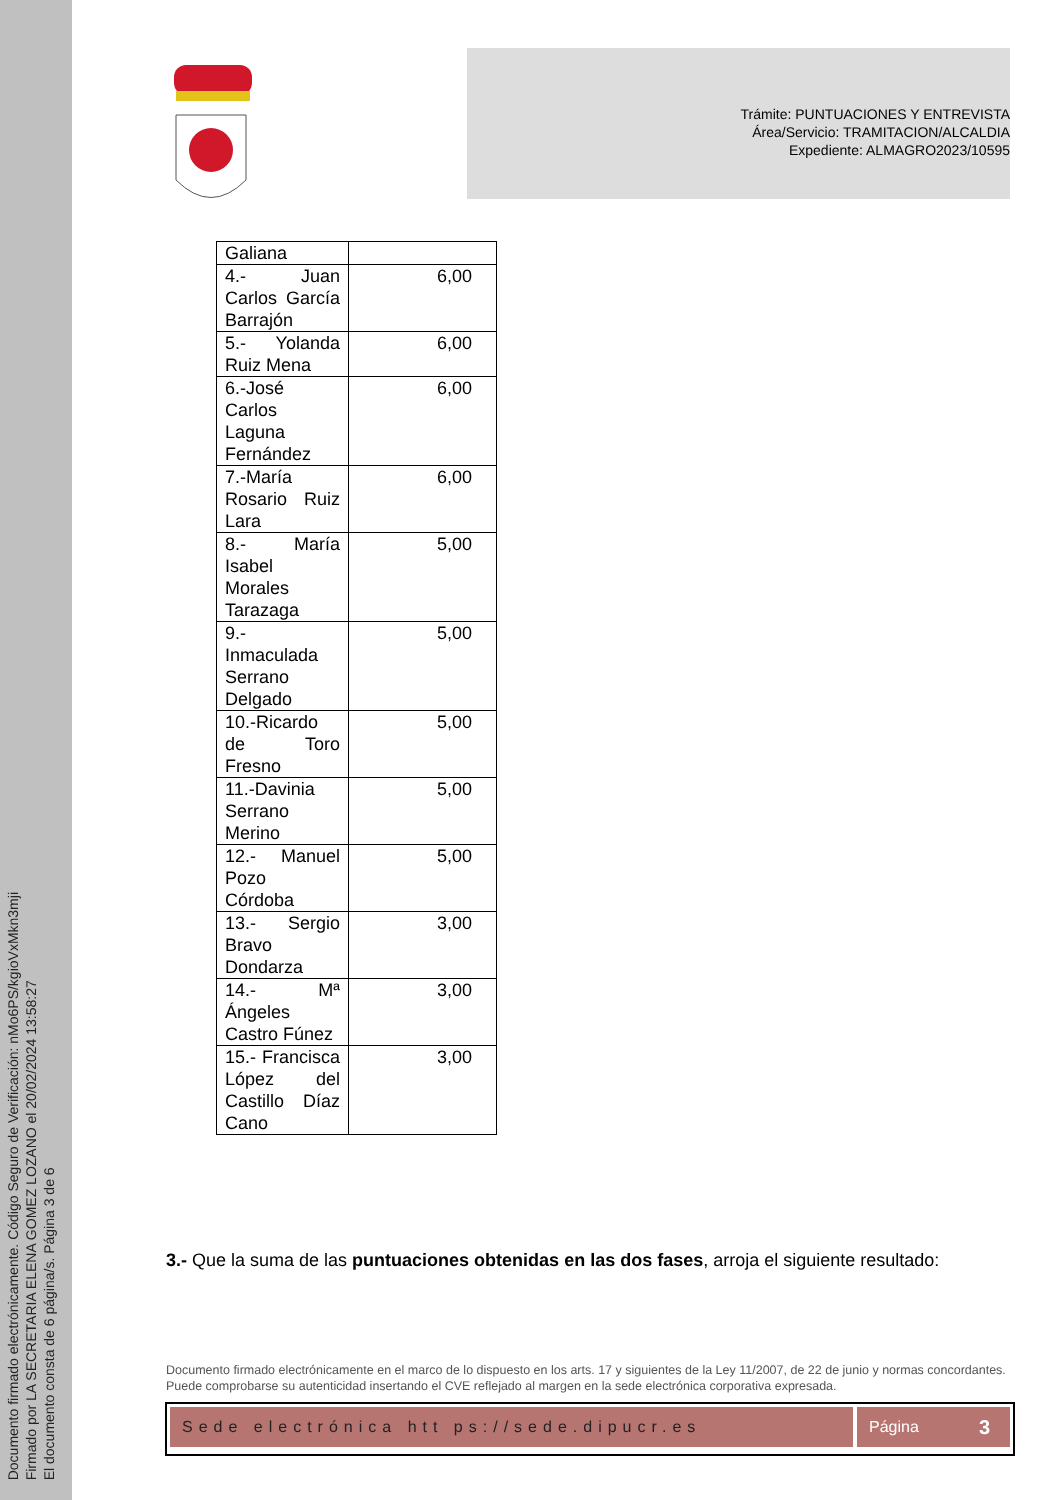Documento firmado electrónicamente. Código Seguro de Verificación: nMo6PS/kgioVxMkn3mji
Firmado por LA SECRETARIA ELENA GOMEZ LOZANO el 20/02/2024 13:58:27
El documento consta de 6 página/s. Página 3 de 6
Trámite: PUNTUACIONES Y ENTREVISTA
Área/Servicio: TRAMITACION/ALCALDIA
Expediente: ALMAGRO2023/10595
| Galiana | |
| 4.- Juan Carlos García Barrajón | 6,00 |
| 5.- Yolanda Ruiz Mena | 6,00 |
| 6.-José Carlos Laguna Fernández | 6,00 |
| 7.-María Rosario Ruiz Lara | 6,00 |
| 8.- María Isabel Morales Tarazaga | 5,00 |
| 9.- Inmaculada Serrano Delgado | 5,00 |
| 10.-Ricardo de Toro Fresno | 5,00 |
| 11.-Davinia Serrano Merino | 5,00 |
| 12.- Manuel Pozo Córdoba | 5,00 |
| 13.- Sergio Bravo Dondarza | 3,00 |
| 14.- Mª Ángeles Castro Fúnez | 3,00 |
| 15.- Francisca López del Castillo Díaz Cano | 3,00 |
3.- Que la suma de las puntuaciones obtenidas en las dos fases, arroja el siguiente resultado:
Documento firmado electrónicamente en el marco de lo dispuesto en los arts. 17 y siguientes de la Ley 11/2007, de 22 de junio y normas concordantes. Puede comprobarse su autenticidad insertando el CVE reflejado al margen en la sede electrónica corporativa expresada.
Sede electrónica htt ps://sede.dipucr.es Página 3